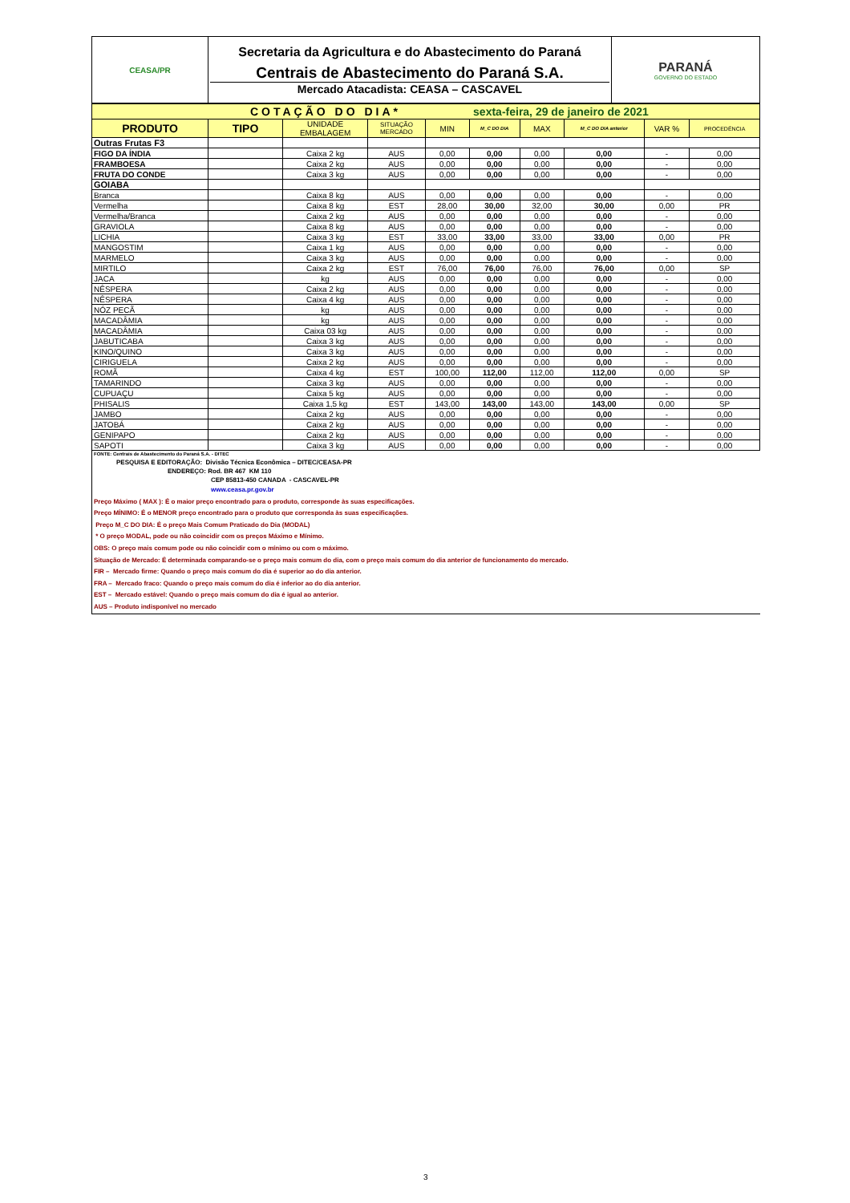| CEASA/PR | Secretaria da Agricultura e do Abastecimento do Paraná Centrais de Abastecimento do Paraná S.A. Mercado Atacadista: CEASA – CASCAVEL | PARANÁ GOVERNO DO ESTADO |
| COTAÇÃO DO DIA* sexta-feira, 29 de janeiro de 2021 | | | | | | | | | |
| PRODUTO | TIPO | UNIDADE EMBALAGEM | SITUAÇÃO MERCADO | MIN | M_C DO DIA | MAX | M_C DO DIA anterior | VAR % | PROCEDÊNCIA |
| Outras Frutas F3 | | | | | | | | | |
| FIGO DA ÍNDIA | | Caixa 2 kg | AUS | 0,00 | 0,00 | 0,00 | 0,00 | - | 0,00 |
| FRAMBOESA | | Caixa 2 kg | AUS | 0,00 | 0,00 | 0,00 | 0,00 | - | 0,00 |
| FRUTA DO CONDE | | Caixa 3 kg | AUS | 0,00 | 0,00 | 0,00 | 0,00 | - | 0,00 |
| GOIABA | | | | | | | | | |
| Branca | | Caixa 8 kg | AUS | 0,00 | 0,00 | 0,00 | 0,00 | - | 0,00 |
| Vermelha | | Caixa 8 kg | EST | 28,00 | 30,00 | 32,00 | 30,00 | 0,00 | PR |
| Vermelha/Branca | | Caixa 2 kg | AUS | 0,00 | 0,00 | 0,00 | 0,00 | - | 0,00 |
| GRAVIOLA | | Caixa 8 kg | AUS | 0,00 | 0,00 | 0,00 | 0,00 | - | 0,00 |
| LICHIA | | Caixa 3 kg | EST | 33,00 | 33,00 | 33,00 | 33,00 | 0,00 | PR |
| MANGOSTIM | | Caixa 1 kg | AUS | 0,00 | 0,00 | 0,00 | 0,00 | - | 0,00 |
| MARMELO | | Caixa 3 kg | AUS | 0,00 | 0,00 | 0,00 | 0,00 | - | 0,00 |
| MIRTILO | | Caixa 2 kg | EST | 76,00 | 76,00 | 76,00 | 76,00 | 0,00 | SP |
| JACA | | kg | AUS | 0,00 | 0,00 | 0,00 | 0,00 | - | 0,00 |
| NÊSPERA | | Caixa 2 kg | AUS | 0,00 | 0,00 | 0,00 | 0,00 | - | 0,00 |
| NÊSPERA | | Caixa 4 kg | AUS | 0,00 | 0,00 | 0,00 | 0,00 | - | 0,00 |
| NÓZ PECÃ | | kg | AUS | 0,00 | 0,00 | 0,00 | 0,00 | - | 0,00 |
| MACADÂMIA | | kg | AUS | 0,00 | 0,00 | 0,00 | 0,00 | - | 0,00 |
| MACADÂMIA | | Caixa 03 kg | AUS | 0,00 | 0,00 | 0,00 | 0,00 | - | 0,00 |
| JABUTICABA | | Caixa 3 kg | AUS | 0,00 | 0,00 | 0,00 | 0,00 | - | 0,00 |
| KINO/QUINO | | Caixa 3 kg | AUS | 0,00 | 0,00 | 0,00 | 0,00 | - | 0,00 |
| CIRIGUELA | | Caixa 2 kg | AUS | 0,00 | 0,00 | 0,00 | 0,00 | - | 0,00 |
| ROMÃ | | Caixa 4 kg | EST | 100,00 | 112,00 | 112,00 | 112,00 | 0,00 | SP |
| TAMARINDO | | Caixa 3 kg | AUS | 0,00 | 0,00 | 0,00 | 0,00 | - | 0,00 |
| CUPUAÇU | | Caixa 5 kg | AUS | 0,00 | 0,00 | 0,00 | 0,00 | - | 0,00 |
| PHISALIS | | Caixa 1,5 kg | EST | 143,00 | 143,00 | 143,00 | 143,00 | 0,00 | SP |
| JAMBO | | Caixa 2 kg | AUS | 0,00 | 0,00 | 0,00 | 0,00 | - | 0,00 |
| JATOBÁ | | Caixa 2 kg | AUS | 0,00 | 0,00 | 0,00 | 0,00 | - | 0,00 |
| GENIPAPO | | Caixa 2 kg | AUS | 0,00 | 0,00 | 0,00 | 0,00 | - | 0,00 |
| SAPOTI | | Caixa 3 kg | AUS | 0,00 | 0,00 | 0,00 | 0,00 | - | 0,00 |
FONTE: Centrais de Abastecimento do Paraná S.A. - DITEC
PESQUISA E EDITORAÇÃO: Divisão Técnica Econômica – DITEC/CEASA-PR
ENDEREÇO: Rod. BR 467 KM 110
CEP 85813-450 CANADA - CASCAVEL-PR
www.ceasa.pr.gov.br
Preço Máximo ( MAX ): É o maior preço encontrado para o produto, corresponde às suas especificações.
Preço MÍNIMO: É o MENOR preço encontrado para o produto que corresponda às suas especificações.
Preço M_C DO DIA: É o preço Mais Comum Praticado do Dia (MODAL)
* O preço MODAL, pode ou não coincidir com os preços Máximo e Mínimo.
OBS: O preço mais comum pode ou não coincidir com o mínimo ou com o máximo.
Situação de Mercado: É determinada comparando-se o preço mais comum do dia, com o preço mais comum do dia anterior de funcionamento do mercado.
FIR – Mercado firme: Quando o preço mais comum do dia é superior ao do dia anterior.
FRA – Mercado fraco: Quando o preço mais comum do dia é inferior ao do dia anterior.
EST – Mercado estável: Quando o preço mais comum do dia é igual ao anterior.
AUS – Produto indisponível no mercado
3